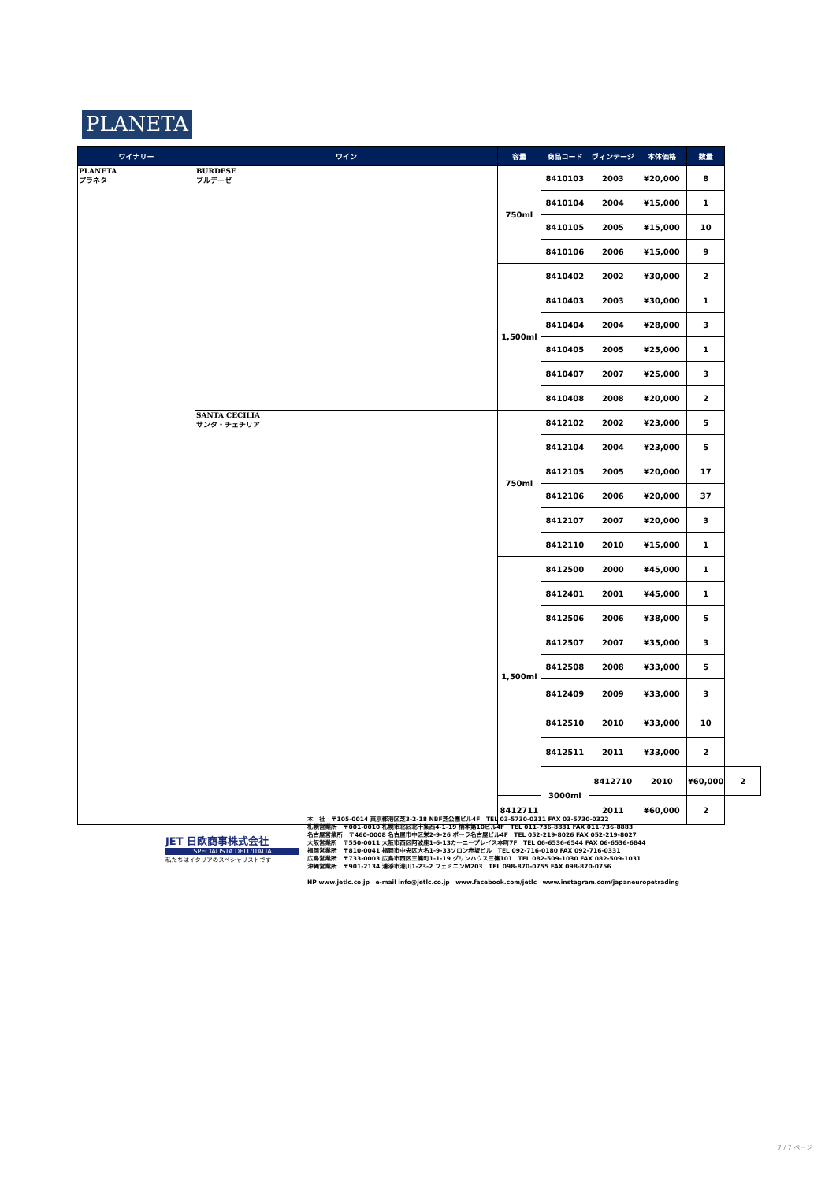PLANETA
| ワイナリー | ワイン | 容量 | 商品コード | ヴィンテージ | 本体価格 | 数量 | |
| --- | --- | --- | --- | --- | --- | --- | --- |
| PLANETA プラネタ | BURDESE ブルデーゼ | 750ml | 8410103 | 2003 | ¥20,000 | 8 | |
| | | | 8410104 | 2004 | ¥15,000 | 1 | |
| | | | 8410105 | 2005 | ¥15,000 | 10 | |
| | | | 8410106 | 2006 | ¥15,000 | 9 | |
| | | 1,500ml | 8410402 | 2002 | ¥30,000 | 2 | |
| | | | 8410403 | 2003 | ¥30,000 | 1 | |
| | | | 8410404 | 2004 | ¥28,000 | 3 | |
| | | | 8410405 | 2005 | ¥25,000 | 1 | |
| | | | 8410407 | 2007 | ¥25,000 | 3 | |
| | | | 8410408 | 2008 | ¥20,000 | 2 | |
| | SANTA CECILIA サンタ・チェチリア | 750ml | 8412102 | 2002 | ¥23,000 | 5 | |
| | | | 8412104 | 2004 | ¥23,000 | 5 | |
| | | | 8412105 | 2005 | ¥20,000 | 17 | |
| | | | 8412106 | 2006 | ¥20,000 | 37 | |
| | | | 8412107 | 2007 | ¥20,000 | 3 | |
| | | | 8412110 | 2010 | ¥15,000 | 1 | |
| | | 1,500ml | 8412500 | 2000 | ¥45,000 | 1 | |
| | | | 8412401 | 2001 | ¥45,000 | 1 | |
| | | | 8412506 | 2006 | ¥38,000 | 5 | |
| | | | 8412507 | 2007 | ¥35,000 | 3 | |
| | | | 8412508 | 2008 | ¥33,000 | 5 | |
| | | | 8412409 | 2009 | ¥33,000 | 3 | |
| | | | 8412510 | 2010 | ¥33,000 | 10 | |
| | | | 8412511 | 2011 | ¥33,000 | 2 | |
| | | | 3000ml | 8412710 | 2010 | ¥60,000 | 2 |
| | | 8412711 | | 2011 | ¥60,000 | 2 | |
JET 日欧商事株式会社
SPECIALISTA DELL'ITALIA
私たちはイタリアのスペシャリストです
本　社　〒105-0014 東京都港区芝3-2-18 NBF芝公園ビル4F　TEL 03-5730-0311 FAX 03-5730-0322
札幌営業所　〒001-0010 札幌市北区北十条西4-1-19 楠本第10ビル4F　TEL 011-736-8881 FAX 011-736-8883
名古屋営業所　〒460-0008 名古屋市中区栄2-9-26 ポーラ名古屋ビル4F　TEL 052-219-8026 FAX 052-219-8027
大阪営業所　〒550-0011 大阪市西区阿波座1-6-13カーニープレイス本町7F　TEL 06-6536-6544 FAX 06-6536-6844
福岡営業所　〒810-0041 福岡市中央区大名1-9-33ソロン赤坂ビル　TEL 092-716-0180 FAX 092-716-0331
広島営業所　〒733-0003 広島市西区三篠町1-1-19 グリンハウス三篠101　TEL 082-509-1030 FAX 082-509-1031
沖縄営業所　〒901-2134 浦添市港川1-23-2 フェミニンM203　TEL 098-870-0755 FAX 098-870-0756
HP www.jetlc.co.jp　e-mail info@jetlc.co.jp　www.facebook.com/jetlc　www.instagram.com/japaneuropetrading
7 / 7 ページ